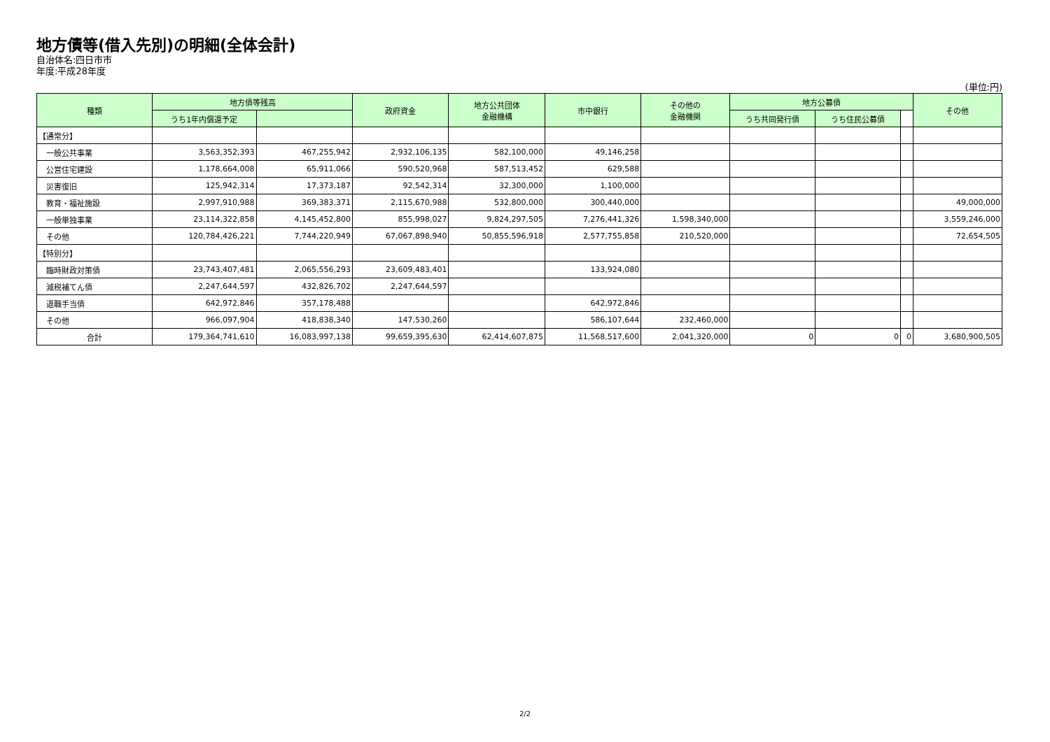地方債等(借入先別)の明細(全体会計)
自治体名:四日市市
年度:平成28年度
(単位:円)
| 種類 | 地方債等残高 | | 政府資金 | 地方公共団体 金融機構 | 市中銀行 | その他の 金融機関 | 地方公募債 | | | その他 |
| --- | --- | --- | --- | --- | --- | --- | --- | --- | --- | --- |
| | うち1年内償還予定 | | | | | | うち共同発行債 | うち住民公募債 | | |
| 【通常分】 | | | | | | | | | | |
| 一般公共事業 | 3,563,352,393 | 467,255,942 | 2,932,106,135 | 582,100,000 | 49,146,258 | | | | | |
| 公営住宅建設 | 1,178,664,008 | 65,911,066 | 590,520,968 | 587,513,452 | 629,588 | | | | | |
| 災害復旧 | 125,942,314 | 17,373,187 | 92,542,314 | 32,300,000 | 1,100,000 | | | | | |
| 教育・福祉施設 | 2,997,910,988 | 369,383,371 | 2,115,670,988 | 532,800,000 | 300,440,000 | | | | | 49,000,000 |
| 一般単独事業 | 23,114,322,858 | 4,145,452,800 | 855,998,027 | 9,824,297,505 | 7,276,441,326 | 1,598,340,000 | | | | 3,559,246,000 |
| その他 | 120,784,426,221 | 7,744,220,949 | 67,067,898,940 | 50,855,596,918 | 2,577,755,858 | 210,520,000 | | | | 72,654,505 |
| 【特別分】 | | | | | | | | | | |
| 臨時財政対策債 | 23,743,407,481 | 2,065,556,293 | 23,609,483,401 | | 133,924,080 | | | | | |
| 減税補てん債 | 2,247,644,597 | 432,826,702 | 2,247,644,597 | | | | | | | |
| 退職手当債 | 642,972,846 | 357,178,488 | | | 642,972,846 | | | | | |
| その他 | 966,097,904 | 418,838,340 | 147,530,260 | | 586,107,644 | 232,460,000 | | | | |
| 合計 | 179,364,741,610 | 16,083,997,138 | 99,659,395,630 | 62,414,607,875 | 11,568,517,600 | 2,041,320,000 | 0 | 0 | 0 | 3,680,900,505 |
2/2